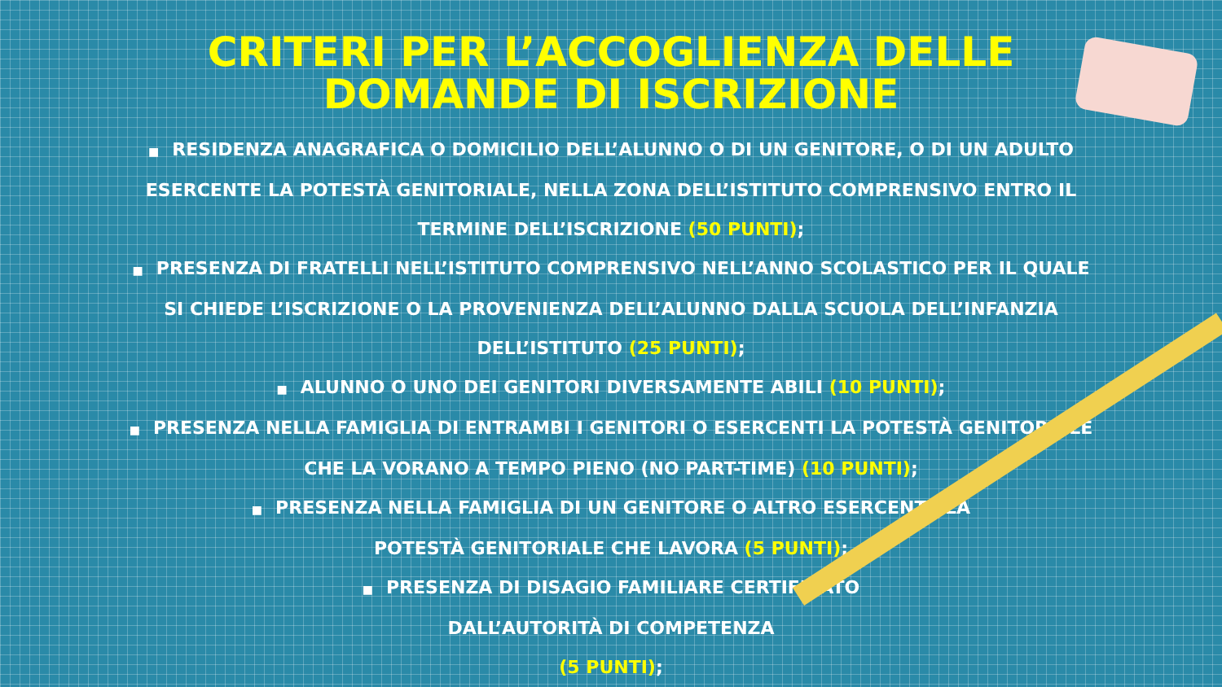CRITERI PER L’ACCOGLIENZA DELLE
DOMANDE DI ISCRIZIONE
■ RESIDENZA ANAGRAFICA O DOMICILIO DELL’ALUNNO O DI UN GENITORE, O DI UN ADULTO ESERCENTE LA POTESTÀ GENITORIALE, NELLA ZONA DELL’ISTITUTO COMPRENSIVO ENTRO IL TERMINE DELL’ISCRIZIONE (50 PUNTI);
■ PRESENZA DI FRATELLI NELL’ISTITUTO COMPRENSIVO NELL’ANNO SCOLASTICO PER IL QUALE SI CHIEDE L’ISCRIZIONE O LA PROVENIENZA DELL’ALUNNO DALLA SCUOLA DELL’INFANZIA DELL’ISTITUTO (25 PUNTI);
■ ALUNNO O UNO DEI GENITORI DIVERSAMENTE ABILI (10 PUNTI);
■ PRESENZA NELLA FAMIGLIA DI ENTRAMBI I GENITORI O ESERCENTI LA POTESTÀ GENITORIALE CHE LA VORANO A TEMPO PIENO (NO PART-TIME) (10 PUNTI);
■ PRESENZA NELLA FAMIGLIA DI UN GENITORE O ALTRO ESERCENTE LA
POTESTÀ GENITORIALE CHE LAVORA (5 PUNTI);
■ PRESENZA DI DISAGIO FAMILIARE CERTIFICATO
DALL’AUTORITÀ DI COMPETENZA
(5 PUNTI);